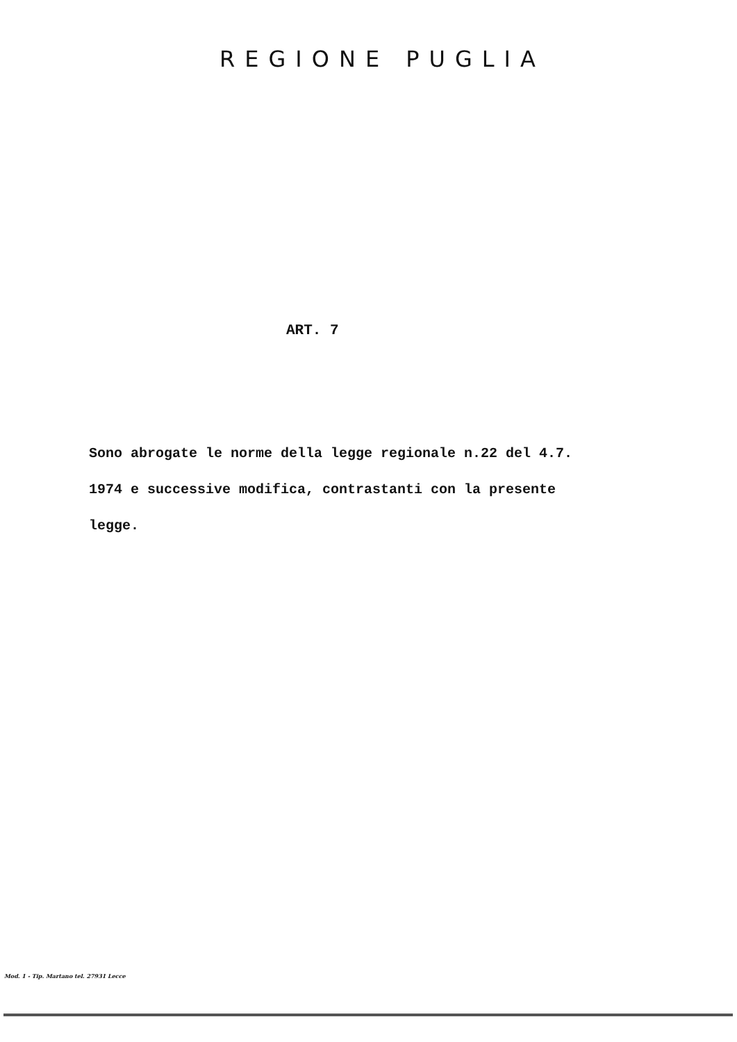REGIONE PUGLIA
ART. 7
Sono abrogate le norme della legge regionale n.22 del 4.7.
1974 e successive modifica, contrastanti con la presente
legge.
Mod. 1 - Tip. Martano tel. 27931 Lecce